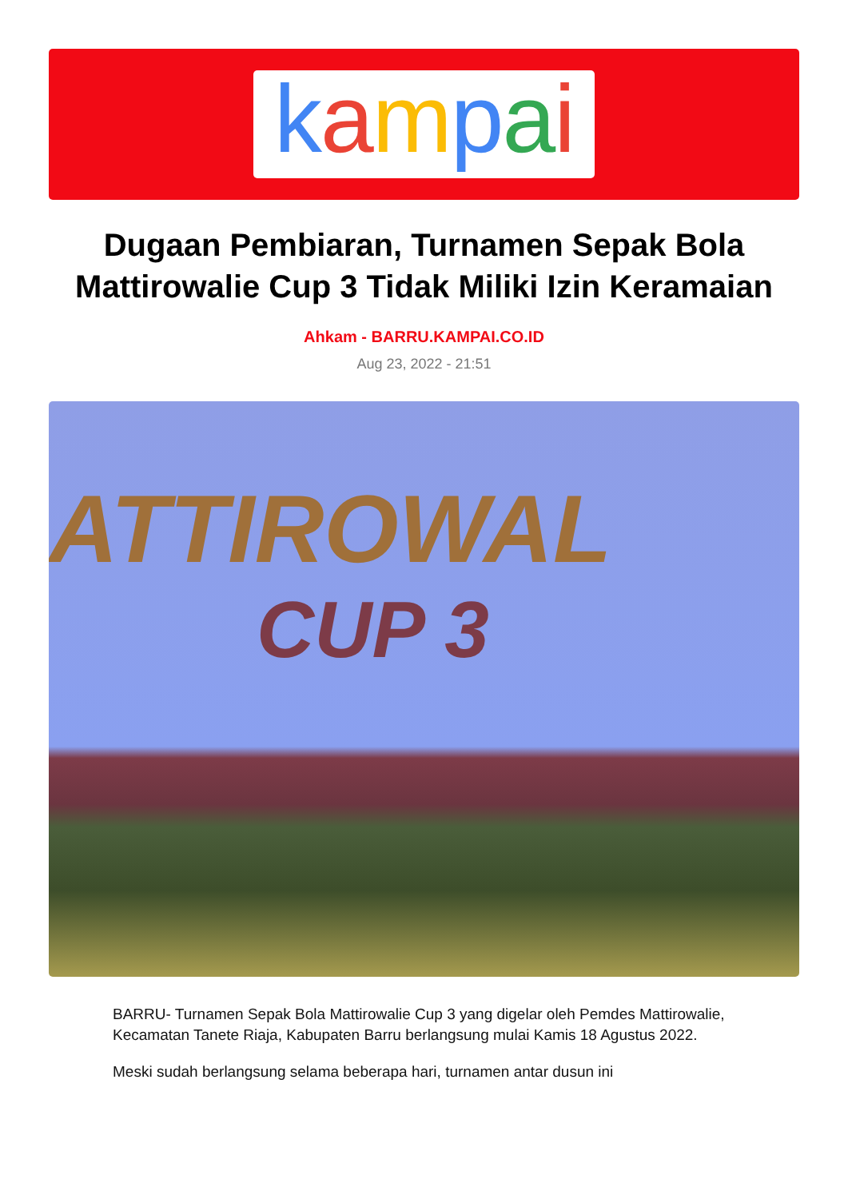kampai
Dugaan Pembiaran, Turnamen Sepak Bola Mattirowalie Cup 3 Tidak Miliki Izin Keramaian
Ahkam - BARRU.KAMPAI.CO.ID
Aug 23, 2022 - 21:51
ATTIROWAL
CUP 3
BARRU- Turnamen Sepak Bola Mattirowalie Cup 3 yang digelar oleh Pemdes Mattirowalie, Kecamatan Tanete Riaja, Kabupaten Barru berlangsung mulai Kamis 18 Agustus 2022.
Meski sudah berlangsung selama beberapa hari, turnamen antar dusun ini